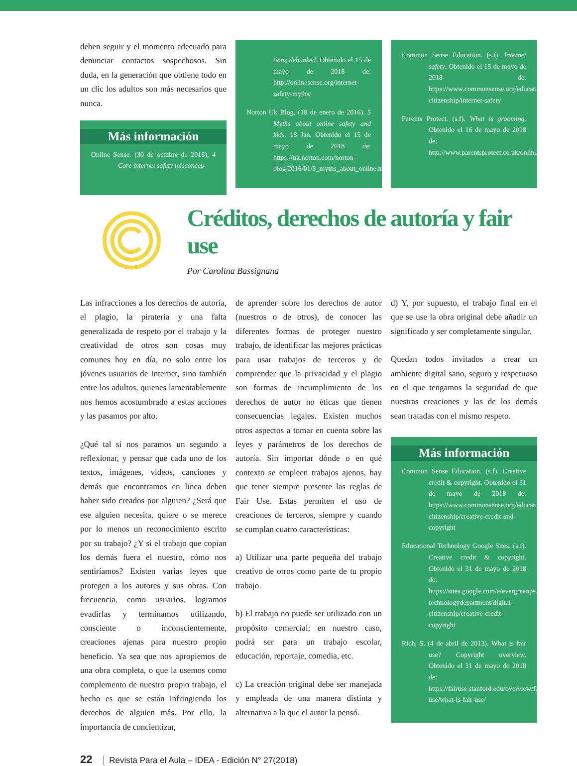deben seguir y el momento adecuado para denunciar contactos sospechosos. Sin duda, en la generación que obtiene todo en un clic los adultos son más necesarios que nunca.
Más información
Online Sense. (30 de octubre de 2016). 4 Core internet safety misconcep-
tions debunked. Obtenido el 15 de mayo de 2018 de: http://onlinesense.org/internet-safety-myths/
Norton Uk Blog. (18 de enero de 2016). 5 Myths about online safety and kids. 18 Jan. Obtenido el 15 de mayo de 2018 de: https://uk.norton.com/norton-blog/2016/01/5_myths_about_online.html
Common Sense Education. (s.f). Internet safety. Obtenido el 15 de mayo de 2018 de: https://www.commonsense.org/education/digital-citizenship/internet-safety
Parents Protect. (s.f). What is grooming. Obtenido el 16 de mayo de 2018 de: http://www.parentsprotect.co.uk/online_grooming.htm
Créditos, derechos de autoría y fair use
Por Carolina Bassignana
Las infracciones a los derechos de autoría, el plagio, la piratería y una falta generalizada de respeto por el trabajo y la creatividad de otros son cosas muy comunes hoy en día, no solo entre los jóvenes usuarios de Internet, sino también entre los adultos, quienes lamentablemente nos hemos acostumbrado a estas acciones y las pasamos por alto.
¿Qué tal si nos paramos un segundo a reflexionar, y pensar que cada uno de los textos, imágenes, videos, canciones y demás que encontramos en línea deben haber sido creados por alguien? ¿Será que ese alguien necesita, quiere o se merece por lo menos un reconocimiento escrito por su trabajo? ¿Y si el trabajo que copian los demás fuera el nuestro, cómo nos sentiríamos? Existen varias leyes que protegen a los autores y sus obras. Con frecuencia, como usuarios, logramos evadirlas y terminamos utilizando, consciente o inconscientemente, creaciones ajenas para nuestro propio beneficio. Ya sea que nos apropiemos de una obra completa, o que la usemos como complemento de nuestro propio trabajo, el hecho es que se están infringiendo los derechos de alguien más. Por ello, la importancia de concientizar,
de aprender sobre los derechos de autor (nuestros o de otros), de conocer las diferentes formas de proteger nuestro trabajo, de identificar las mejores prácticas para usar trabajos de terceros y de comprender que la privacidad y el plagio son formas de incumplimiento de los derechos de autor no éticas que tienen consecuencias legales. Existen muchos otros aspectos a tomar en cuenta sobre las leyes y parámetros de los derechos de autoría. Sin importar dónde o en qué contexto se empleen trabajos ajenos, hay que tener siempre presente las reglas de Fair Use. Estas permiten el uso de creaciones de terceros, siempre y cuando se cumplan cuatro características:
a) Utilizar una parte pequeña del trabajo creativo de otros como parte de tu propio trabajo.
b) El trabajo no puede ser utilizado con un propósito comercial; en nuestro caso, podrá ser para un trabajo escolar, educación, reportaje, comedia, etc.
c) La creación original debe ser manejada y empleada de una manera distinta y alternativa a la que el autor la pensó.
d) Y, por supuesto, el trabajo final en el que se use la obra original debe añadir un significado y ser completamente singular.
Quedan todos invitados a crear un ambiente digital sano, seguro y respetuoso en el que tengamos la seguridad de que nuestras creaciones y las de los demás sean tratadas con el mismo respeto.
Más información
Common Sense Education. (s.f). Creative credit & copyright. Obtenido el 31 de mayo de 2018 de: https://www.commonsense.org/education/digital-citizenship/creative-credit-and-copyright
Educational Technology Google Sites. (s.f). Creative credit & copyright. Obtenido el 31 de mayo de 2018 de: https://sites.google.com/a/evergreenps.org/educational-technologydepartment/digital-citizenship/creative-credit-copyright
Rich, S. (4 de abril de 2013). What is fair use? Copyright overview. Obtenido el 31 de mayo de 2018 de: https://fairuse.stanford.edu/overview/fair-use/what-is-fair-use/
22 Revista Para el Aula – IDEA - Edición N° 27(2018)